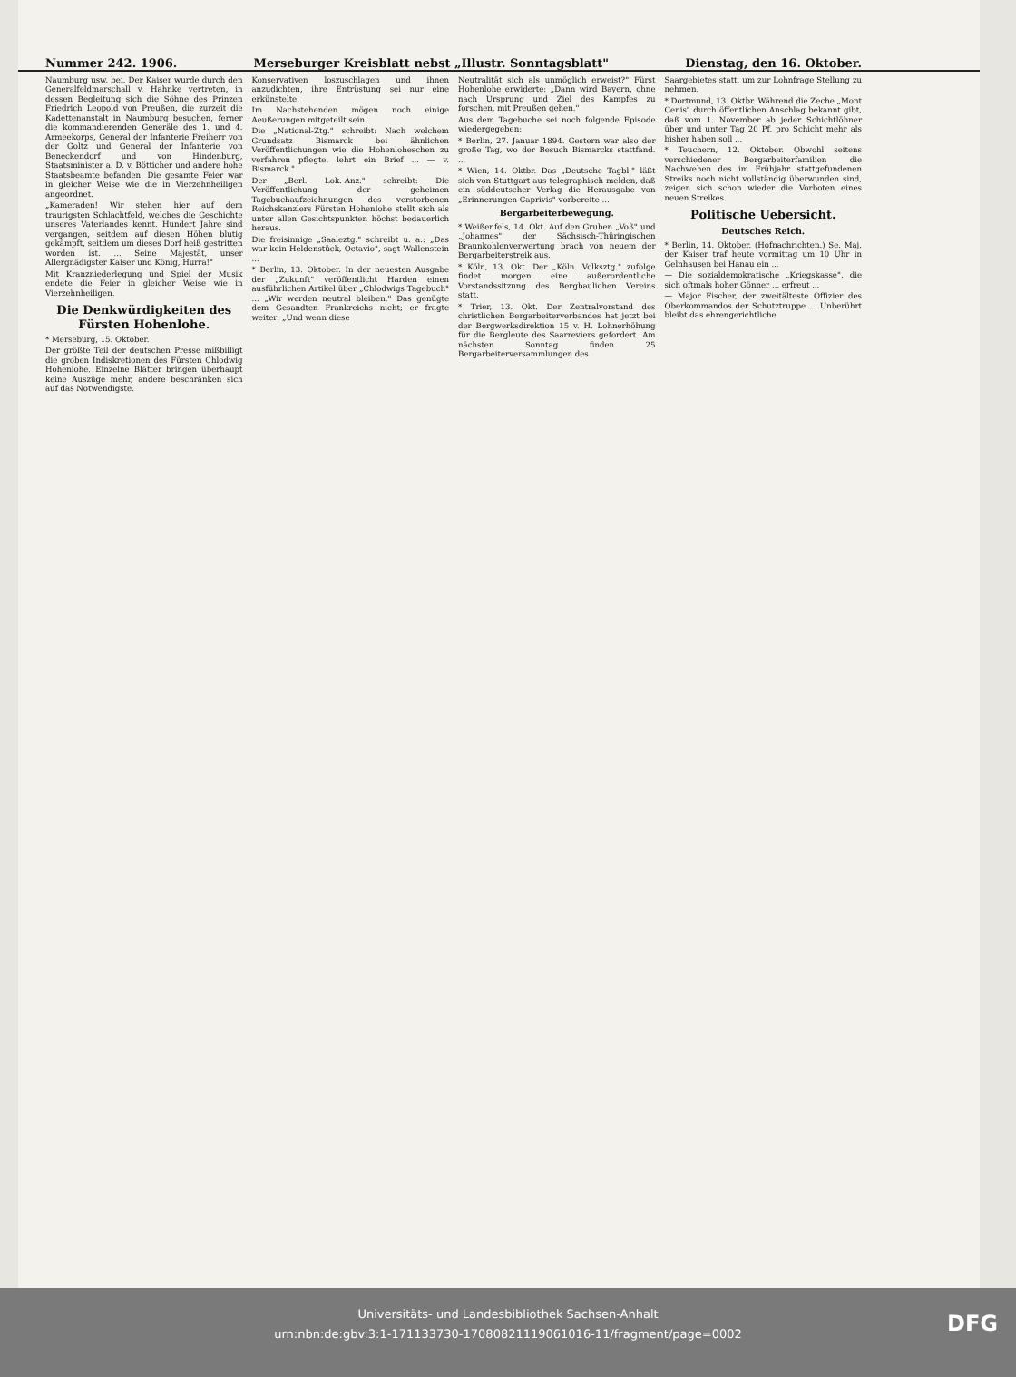Nummer 242. 1906. Merseburger Kreisblatt nebst „Illustr. Sonntagsblatt" Dienstag, den 16. Oktober.
Naumburg usw. bei. Der Kaiser wurde durch den Generalfeldmarschall v. Hahnke vertreten, in dessen Begleitung sich die Söhne des Prinzen Friedrich Leopold von Preußen, die zurzeit die Kadettenanstalt in Naumburg besuchen, ferner die kommandierenden Generäle des 1. und 4. Armeekorps, General der Infanterie Freiherr von der Goltz und General der Infanterie von Beneckendorf und von Hindenburg, Staatsminister a. D. v. Bötticher und andere hohe Staatsbeamte befanden. Die gesamte Feier war in gleicher Weise wie die in Vierzehnheiligen angeordnet.
„Kameraden! Wir stehen hier auf dem traurigsten Schlachtfeld, welches die Geschichte unseres Vaterlandes kennt. Hundert Jahre sind vergangen, seitdem auf diesen Höhen blutig gekämpft, seitdem um dieses Dorf heiß gestritten worden ist. ... Seine Majestät, unser Allergnädigster Kaiser und König, Hurra!"
Mit Kranzniederlegung und Spiel der Musik endete die Feier in gleicher Weise wie in Vierzehnheiligen.
Die Denkwürdigkeiten des Fürsten Hohenlohe.
* Merseburg, 15. Oktober.
Der größte Teil der deutschen Presse mißbilligt die groben Indiskretionen des Fürsten Chlodwig Hohenlohe. Einzelne Blätter bringen überhaupt keine Auszüge mehr, andere beschränken sich auf das Notwendigste.
Konservativen loszuschlagen und ihnen anzudichten, ihre Entrüstung sei nur eine erkünstelte.
Im Nachstehenden mögen noch einige Aeußerungen mitgeteilt sein.
Die „National-Ztg." schreibt: Nach welchem Grundsatz Bismarck bei ähnlichen Veröffentlichungen wie die Hohenloheschen zu verfahren pflegte, lehrt ein Brief ... — v. Bismarck."
Der „Berl. Lok.-Anz." schreibt: Die Veröffentlichung der geheimen Tagebuchaufzeichnungen des verstorbenen Reichskanzlers Fürsten Hohenlohe stellt sich als unter allen Gesichtspunkten höchst bedauerlich heraus.
Die freisinnige „Saaleztg." schreibt u. a.: „Das war kein Heldenstück, Octavio", sagt Wallenstein ...
* Berlin, 13. Oktober. In der neuesten Ausgabe der „Zukunft" veröffentlicht Harden einen ausführlichen Artikel über „Chlodwigs Tagebuch" ... „Wir werden neutral bleiben." Das genügte dem Gesandten Frankreichs nicht; er fragte weiter: „Und wenn diese
Neutralität sich als unmöglich erweist?" Fürst Hohenlohe erwiderte: „Dann wird Bayern, ohne nach Ursprung und Ziel des Kampfes zu forschen, mit Preußen gehen."
Aus dem Tagebuche sei noch folgende Episode wiedergegeben:
* Berlin, 27. Januar 1894. Gestern war also der große Tag, wo der Besuch Bismarcks stattfand. ...
* Wien, 14. Oktbr. Das „Deutsche Tagbl." läßt sich von Stuttgart aus telegraphisch melden, daß ein süddeutscher Verlag die Herausgabe von „Erinnerungen Caprivis" vorbereite ...
Bergarbeiterbewegung.
* Weißenfels, 14. Okt. Auf den Gruben „Voß" und „Johannes" der Sächsisch-Thüringischen Braunkohlenverwertung brach von neuem der Bergarbeiterstreik aus.
* Köln, 13. Okt. Der „Köln. Volksztg." zufolge findet morgen eine außerordentliche Vorstandssitzung des Bergbaulichen Vereins statt.
* Trier, 13. Okt. Der Zentralvorstand des christlichen Bergarbeiterverbandes hat jetzt bei der Bergwerksdirektion 15 v. H. Lohnerhöhung für die Bergleute des Saarreviers gefordert. Am nächsten Sonntag finden 25 Bergarbeiterversammlungen des
Saargebietes statt, um zur Lohnfrage Stellung zu nehmen.
* Dortmund, 13. Oktbr. Während die Zeche „Mont Cenis" durch öffentlichen Anschlag bekannt gibt, daß vom 1. November ab jeder Schichtlöhner über und unter Tag 20 Pf. pro Schicht mehr als bisher haben soll ...
* Teuchern, 12. Oktober. Obwohl seitens verschiedener Bergarbeiterfamilien die Nachwehen des im Frühjahr stattgefundenen Streiks noch nicht vollständig überwunden sind, zeigen sich schon wieder die Vorboten eines neuen Streikes.
Politische Uebersicht.
Deutsches Reich.
* Berlin, 14. Oktober. (Hofnachrichten.) Se. Maj. der Kaiser traf heute vormittag um 10 Uhr in Gelnhausen bei Hanau ein ...
— Die sozialdemokratische „Kriegskasse", die sich oftmals hoher Gönner ... erfreut ...
— Major Fischer, der zweitälteste Offizier des Oberkommandos der Schutztruppe ... Unberührt bleibt das ehrengerichtliche
Universitäts- und Landesbibliothek Sachsen-Anhalt
urn:nbn:de:gbv:3:1-171133730-17080821119061016-11/fragment/page=0002
DFG